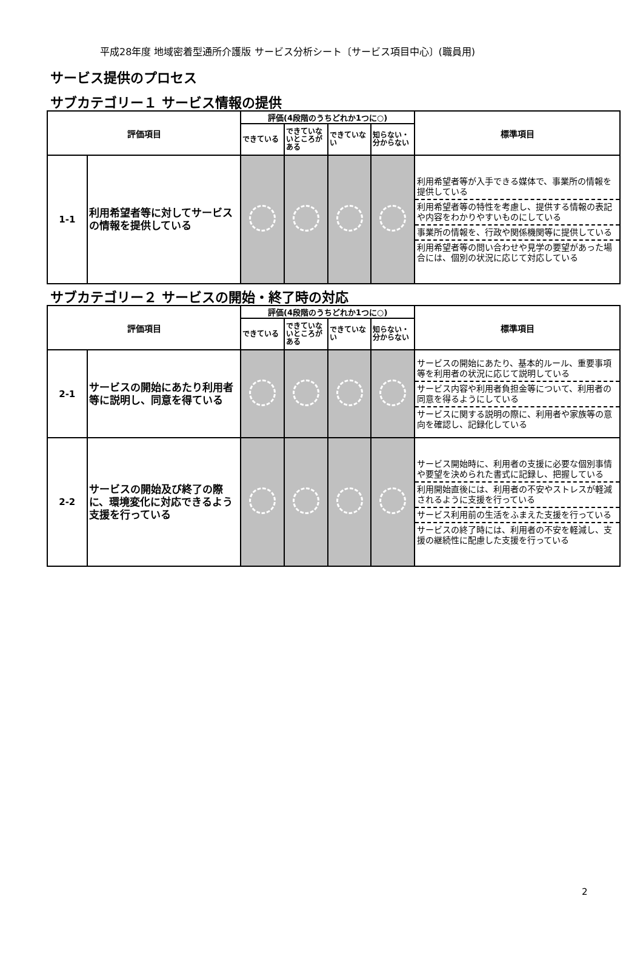平成28年度 地域密着型通所介護版 サービス分析シート〔サービス項目中心〕(職員用)
サービス提供のプロセス
サブカテゴリー１ サービス情報の提供
| 評価項目 | | 評価(4段階のうちどれか1つに○) | | | | 標準項目 |
| --- | --- | --- | --- | --- | --- | --- |
| | | できている | できていないところがある | できていない | 知らない・分からない | |
| 1-1 | 利用希望者等に対してサービスの情報を提供している | | | | | 利用希望者等が入手できる媒体で、事業所の情報を提供している 利用希望者等の特性を考慮し、提供する情報の表記や内容をわかりやすいものにしている 事業所の情報を、行政や関係機関等に提供している 利用希望者等の問い合わせや見学の要望があった場合には、個別の状況に応じて対応している |
サブカテゴリー２ サービスの開始・終了時の対応
| 評価項目 | | 評価(4段階のうちどれか1つに○) | | | | 標準項目 |
| --- | --- | --- | --- | --- | --- | --- |
| | | できている | できていないところがある | できていない | 知らない・分からない | |
| 2-1 | サービスの開始にあたり利用者等に説明し、同意を得ている | | | | | サービスの開始にあたり、基本的ルール、重要事項等を利用者の状況に応じて説明している サービス内容や利用者負担金等について、利用者の同意を得るようにしている サービスに関する説明の際に、利用者や家族等の意向を確認し、記録化している |
| 2-2 | サービスの開始及び終了の際に、環境変化に対応できるよう支援を行っている | | | | | サービス開始時に、利用者の支援に必要な個別事情や要望を決められた書式に記録し、把握している 利用開始直後には、利用者の不安やストレスが軽減されるように支援を行っている サービス利用前の生活をふまえた支援を行っている サービスの終了時には、利用者の不安を軽減し、支援の継続性に配慮した支援を行っている |
2